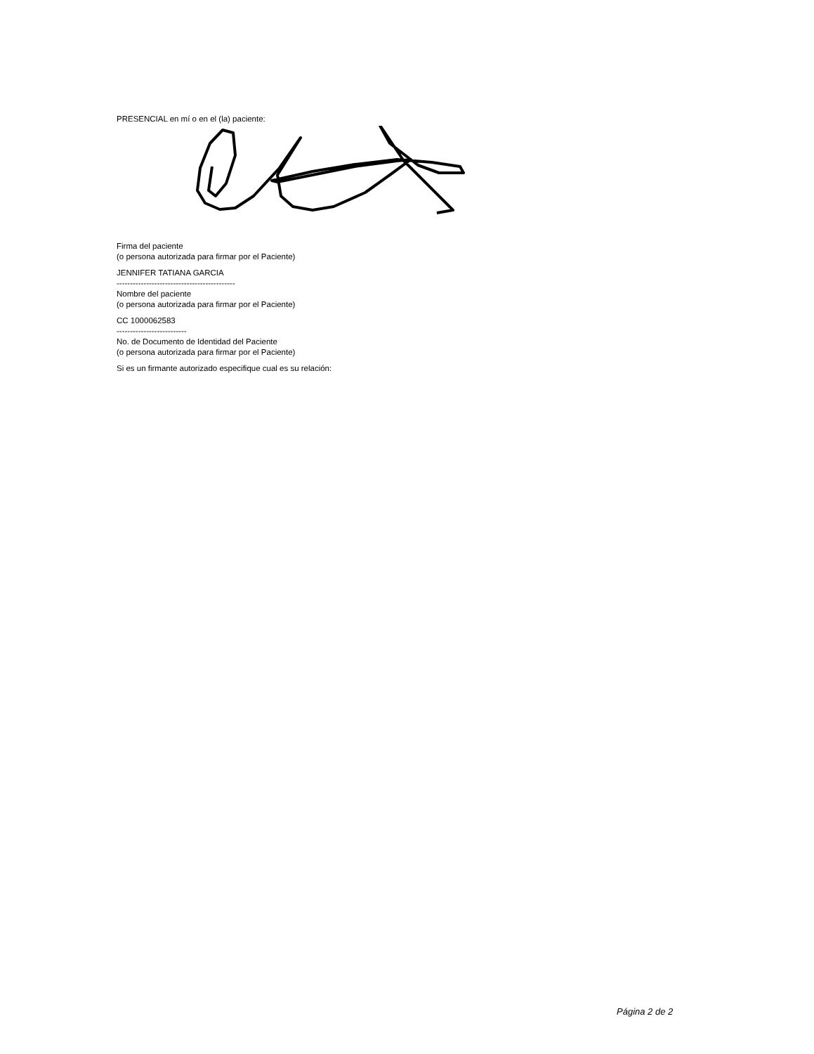PRESENCIAL en mí o en el (la) paciente:
Firma del paciente
(o persona autorizada para firmar por el Paciente)
JENNIFER TATIANA GARCIA
--------------------------------------------
Nombre del paciente
(o persona autorizada para firmar por el Paciente)
CC 1000062583
--------------------------
No. de Documento de Identidad del Paciente
(o persona autorizada para firmar por el Paciente)
Si es un firmante autorizado especifique cual es su relación:
Página 2 de 2